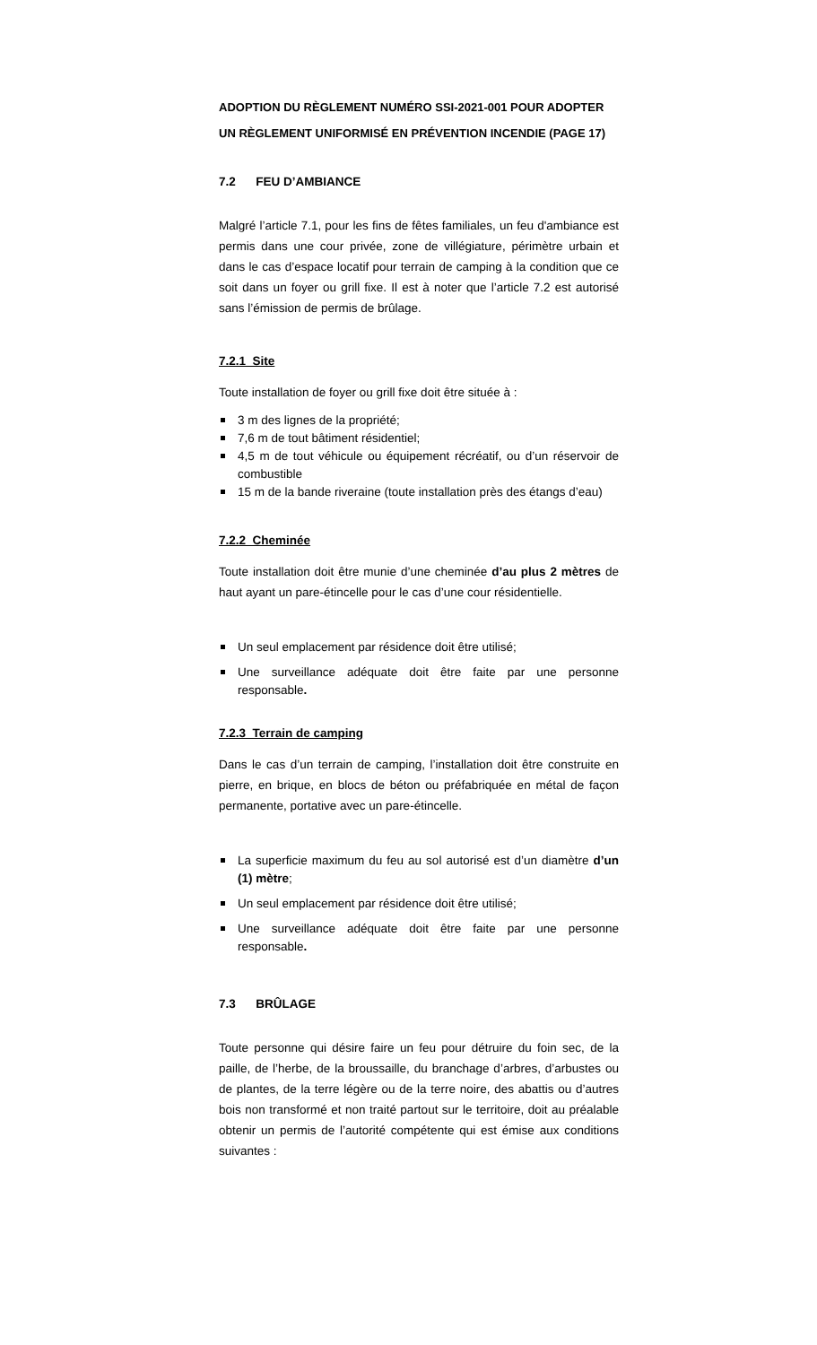ADOPTION DU RÈGLEMENT NUMÉRO SSI-2021-001 POUR ADOPTER UN RÈGLEMENT UNIFORMISÉ EN PRÉVENTION INCENDIE (PAGE 17)
7.2 FEU D’AMBIANCE
Malgré l’article 7.1, pour les fins de fêtes familiales, un feu d'ambiance est permis dans une cour privée, zone de villégiature, périmètre urbain et dans le cas d’espace locatif pour terrain de camping à la condition que ce soit dans un foyer ou grill fixe. Il est à noter que l’article 7.2 est autorisé sans l’émission de permis de brûlage.
7.2.1 Site
Toute installation de foyer ou grill fixe doit être située à :
3 m des lignes de la propriété;
7,6 m de tout bâtiment résidentiel;
4,5 m de tout véhicule ou équipement récréatif, ou d’un réservoir de combustible
15 m de la bande riveraine (toute installation près des étangs d’eau)
7.2.2 Cheminée
Toute installation doit être munie d’une cheminée d’au plus 2 mètres de haut ayant un pare-étincelle pour le cas d’une cour résidentielle.
Un seul emplacement par résidence doit être utilisé;
Une surveillance adéquate doit être faite par une personne responsable.
7.2.3 Terrain de camping
Dans le cas d’un terrain de camping, l’installation doit être construite en pierre, en brique, en blocs de béton ou préfabriquée en métal de façon permanente, portative avec un pare-étincelle.
La superficie maximum du feu au sol autorisé est d’un diamètre d’un (1) mètre;
Un seul emplacement par résidence doit être utilisé;
Une surveillance adéquate doit être faite par une personne responsable.
7.3 BRÛLAGE
Toute personne qui désire faire un feu pour détruire du foin sec, de la paille, de l’herbe, de la broussaille, du branchage d’arbres, d’arbustes ou de plantes, de la terre légère ou de la terre noire, des abattis ou d’autres bois non transformé et non traité partout sur le territoire, doit au préalable obtenir un permis de l’autorité compétente qui est émise aux conditions suivantes :